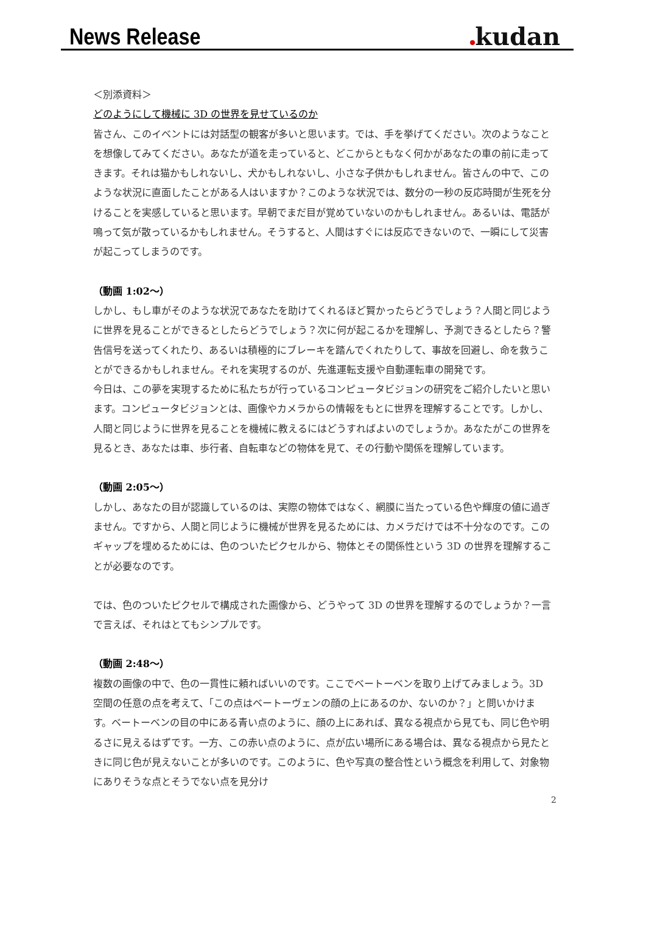News Release
kudan
＜別添資料＞
どのようにして機械に 3D の世界を見せているのか
皆さん、このイベントには対話型の観客が多いと思います。では、手を挙げてください。次のようなことを想像してみてください。あなたが道を走っていると、どこからともなく何かがあなたの車の前に走ってきます。それは猫かもしれないし、犬かもしれないし、小さな子供かもしれません。皆さんの中で、このような状況に直面したことがある人はいますか？このような状況では、数分の一秒の反応時間が生死を分けることを実感していると思います。早朝でまだ目が覚めていないのかもしれません。あるいは、電話が鳴って気が散っているかもしれません。そうすると、人間はすぐには反応できないので、一瞬にして災害が起こってしまうのです。
（動画 1:02～）
しかし、もし車がそのような状況であなたを助けてくれるほど賢かったらどうでしょう？人間と同じように世界を見ることができるとしたらどうでしょう？次に何が起こるかを理解し、予測できるとしたら？警告信号を送ってくれたり、あるいは積極的にブレーキを踏んでくれたりして、事故を回避し、命を救うことができるかもしれません。それを実現するのが、先進運転支援や自動運転車の開発です。
今日は、この夢を実現するために私たちが行っているコンピュータビジョンの研究をご紹介したいと思います。コンピュータビジョンとは、画像やカメラからの情報をもとに世界を理解することです。しかし、人間と同じように世界を見ることを機械に教えるにはどうすればよいのでしょうか。あなたがこの世界を見るとき、あなたは車、歩行者、自転車などの物体を見て、その行動や関係を理解しています。
（動画 2:05～）
しかし、あなたの目が認識しているのは、実際の物体ではなく、網膜に当たっている色や輝度の値に過ぎません。ですから、人間と同じように機械が世界を見るためには、カメラだけでは不十分なのです。このギャップを埋めるためには、色のついたピクセルから、物体とその関係性という 3D の世界を理解することが必要なのです。
では、色のついたピクセルで構成された画像から、どうやって 3D の世界を理解するのでしょうか？一言で言えば、それはとてもシンプルです。
（動画 2:48～）
複数の画像の中で、色の一貫性に頼ればいいのです。ここでベートーベンを取り上げてみましょう。3D 空間の任意の点を考えて、「この点はベートーヴェンの顔の上にあるのか、ないのか？」と問いかけます。ベートーベンの目の中にある青い点のように、顔の上にあれば、異なる視点から見ても、同じ色や明るさに見えるはずです。一方、この赤い点のように、点が広い場所にある場合は、異なる視点から見たときに同じ色が見えないことが多いのです。このように、色や写真の整合性という概念を利用して、対象物にありそうな点とそうでない点を見分け
2